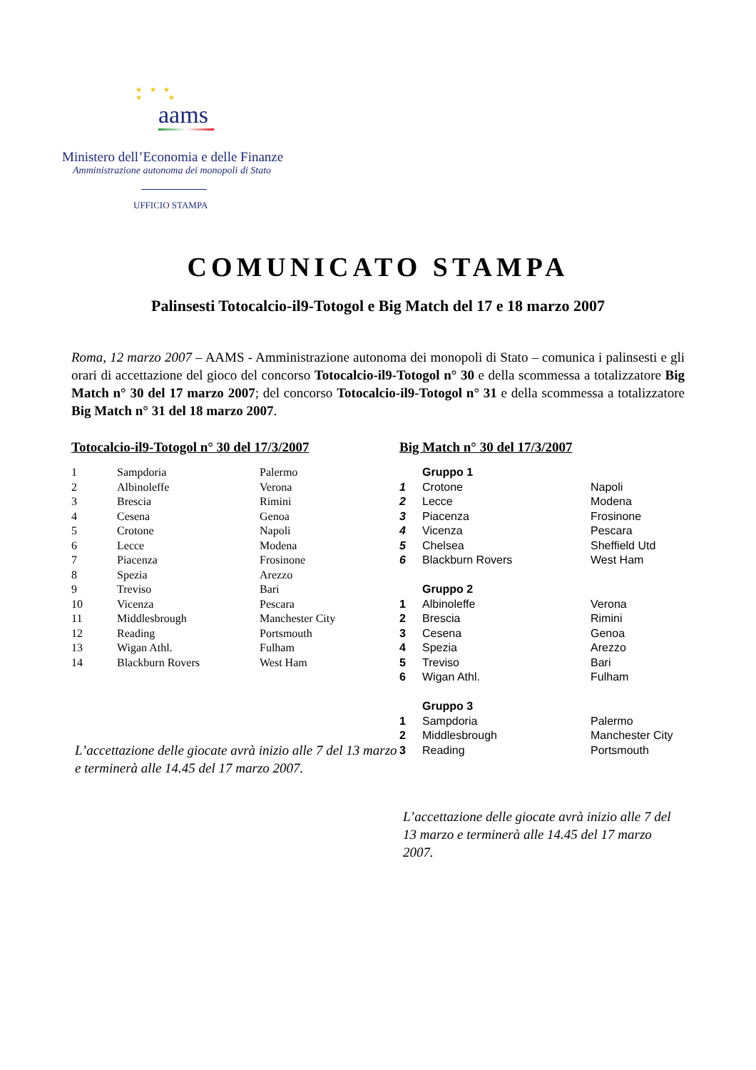★ ★ ★
★ ★
aams
Ministero dell’Economia e delle Finanze
Amministrazione autonoma dei monopoli di Stato
UFFICIO STAMPA
COMUNICATO STAMPA
Palinsesti Totocalcio-il9-Totogol e Big Match del 17 e 18 marzo 2007
Roma, 12 marzo 2007 – AAMS - Amministrazione autonoma dei monopoli di Stato – comunica i palinsesti e gli orari di accettazione del gioco del concorso Totocalcio-il9-Totogol n° 30 e della scommessa a totalizzatore Big Match n° 30 del 17 marzo 2007; del concorso Totocalcio-il9-Totogol n° 31 e della scommessa a totalizzatore Big Match n° 31 del 18 marzo 2007.
Totocalcio-il9-Totogol n° 30 del 17/3/2007
| 1 | Sampdoria | Palermo |
| 2 | Albinoleffe | Verona |
| 3 | Brescia | Rimini |
| 4 | Cesena | Genoa |
| 5 | Crotone | Napoli |
| 6 | Lecce | Modena |
| 7 | Piacenza | Frosinone |
| 8 | Spezia | Arezzo |
| 9 | Treviso | Bari |
| 10 | Vicenza | Pescara |
| 11 | Middlesbrough | Manchester City |
| 12 | Reading | Portsmouth |
| 13 | Wigan Athl. | Fulham |
| 14 | Blackburn Rovers | West Ham |
L’accettazione delle giocate avrà inizio alle 7 del 13 marzo e terminerà alle 14.45 del 17 marzo 2007.
Big Match n° 30 del 17/3/2007
| | Gruppo 1 | |
| 1 | Crotone | Napoli |
| 2 | Lecce | Modena |
| 3 | Piacenza | Frosinone |
| 4 | Vicenza | Pescara |
| 5 | Chelsea | Sheffield Utd |
| 6 | Blackburn Rovers | West Ham |
| | Gruppo 2 | |
| 1 | Albinoleffe | Verona |
| 2 | Brescia | Rimini |
| 3 | Cesena | Genoa |
| 4 | Spezia | Arezzo |
| 5 | Treviso | Bari |
| 6 | Wigan Athl. | Fulham |
| | Gruppo 3 | |
| 1 | Sampdoria | Palermo |
| 2 | Middlesbrough | Manchester City |
| 3 | Reading | Portsmouth |
L’accettazione delle giocate avrà inizio alle 7 del 13 marzo e terminerà alle 14.45 del 17 marzo 2007.